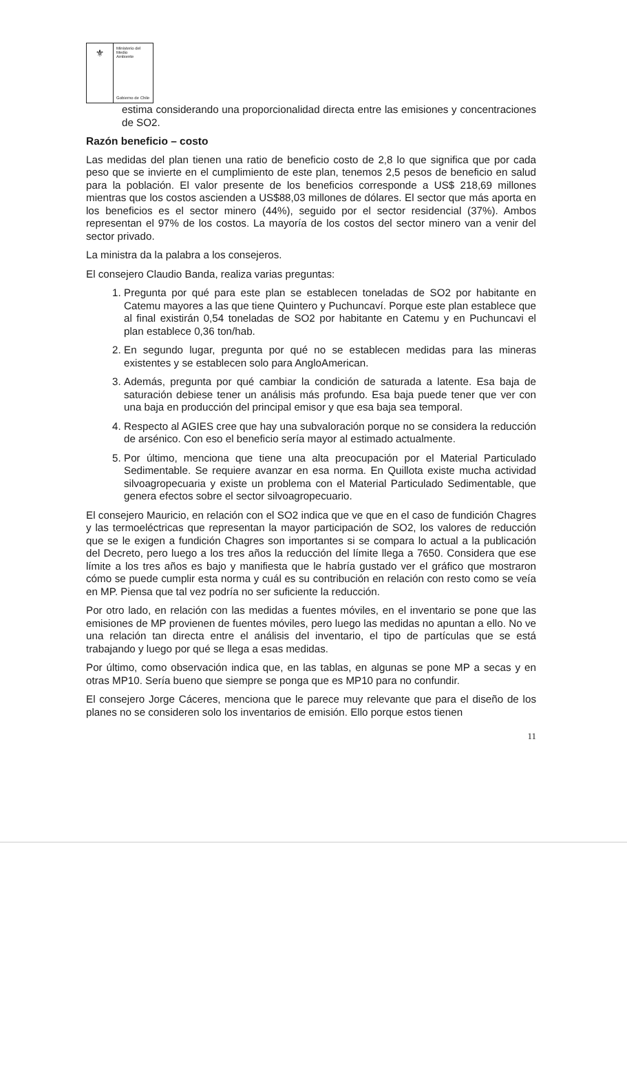⚜
Ministerio del
Medio
Ambiente
Gobierno de Chile
estima considerando una proporcionalidad directa entre las emisiones y concentraciones de SO2.
Razón beneficio – costo
Las medidas del plan tienen una ratio de beneficio costo de 2,8 lo que significa que por cada peso que se invierte en el cumplimiento de este plan, tenemos 2,5 pesos de beneficio en salud para la población. El valor presente de los beneficios corresponde a US$ 218,69 millones mientras que los costos ascienden a US$88,03 millones de dólares. El sector que más aporta en los beneficios es el sector minero (44%), seguido por el sector residencial (37%). Ambos representan el 97% de los costos. La mayoría de los costos del sector minero van a venir del sector privado.
La ministra da la palabra a los consejeros.
El consejero Claudio Banda, realiza varias preguntas:
1. Pregunta por qué para este plan se establecen toneladas de SO2 por habitante en Catemu mayores a las que tiene Quintero y Puchuncaví. Porque este plan establece que al final existirán 0,54 toneladas de SO2 por habitante en Catemu y en Puchuncavi el plan establece 0,36 ton/hab.
2. En segundo lugar, pregunta por qué no se establecen medidas para las mineras existentes y se establecen solo para AngloAmerican.
3. Además, pregunta por qué cambiar la condición de saturada a latente. Esa baja de saturación debiese tener un análisis más profundo. Esa baja puede tener que ver con una baja en producción del principal emisor y que esa baja sea temporal.
4. Respecto al AGIES cree que hay una subvaloración porque no se considera la reducción de arsénico. Con eso el beneficio sería mayor al estimado actualmente.
5. Por último, menciona que tiene una alta preocupación por el Material Particulado Sedimentable. Se requiere avanzar en esa norma. En Quillota existe mucha actividad silvoagropecuaria y existe un problema con el Material Particulado Sedimentable, que genera efectos sobre el sector silvoagropecuario.
El consejero Mauricio, en relación con el SO2 indica que ve que en el caso de fundición Chagres y las termoeléctricas que representan la mayor participación de SO2, los valores de reducción que se le exigen a fundición Chagres son importantes si se compara lo actual a la publicación del Decreto, pero luego a los tres años la reducción del límite llega a 7650. Considera que ese límite a los tres años es bajo y manifiesta que le habría gustado ver el gráfico que mostraron cómo se puede cumplir esta norma y cuál es su contribución en relación con resto como se veía en MP. Piensa que tal vez podría no ser suficiente la reducción.
Por otro lado, en relación con las medidas a fuentes móviles, en el inventario se pone que las emisiones de MP provienen de fuentes móviles, pero luego las medidas no apuntan a ello. No ve una relación tan directa entre el análisis del inventario, el tipo de partículas que se está trabajando y luego por qué se llega a esas medidas.
Por último, como observación indica que, en las tablas, en algunas se pone MP a secas y en otras MP10. Sería bueno que siempre se ponga que es MP10 para no confundir.
El consejero Jorge Cáceres, menciona que le parece muy relevante que para el diseño de los planes no se consideren solo los inventarios de emisión. Ello porque estos tienen
11